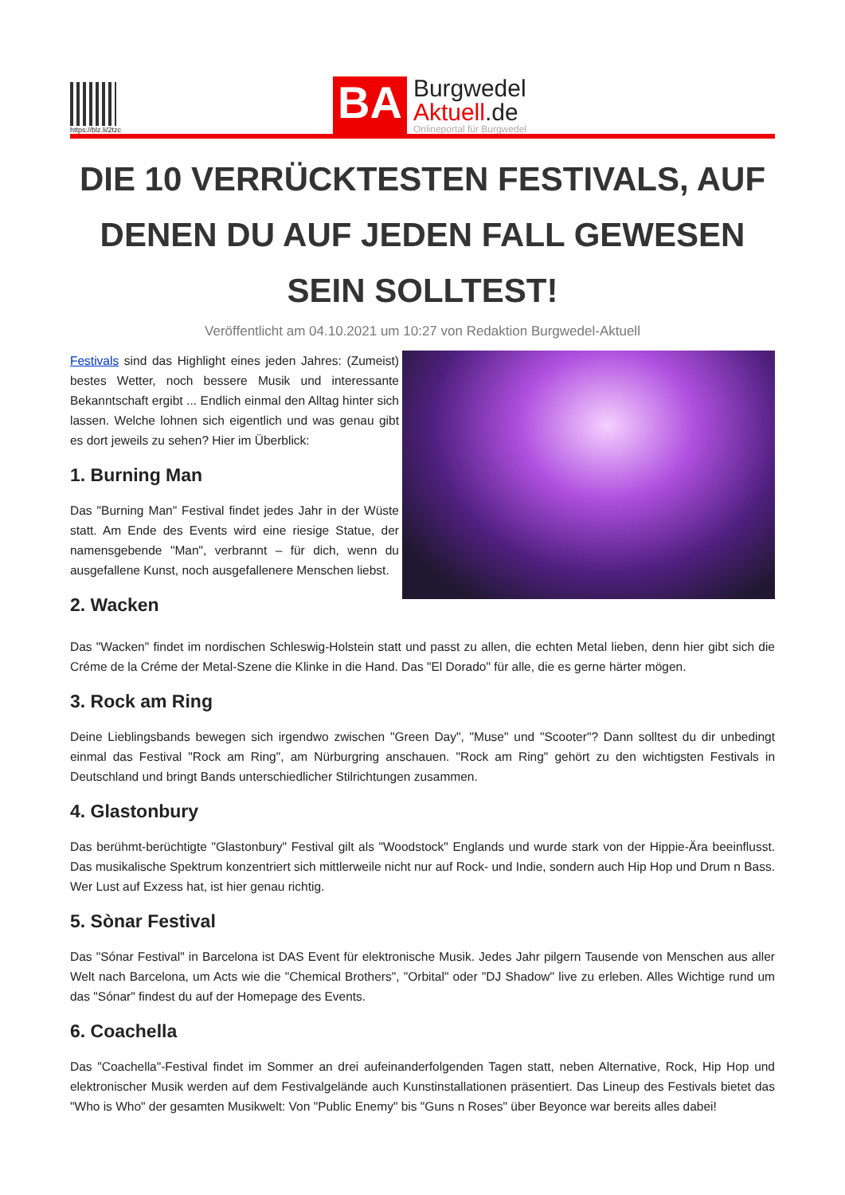https://blz.li/2tzc
BA
Burgwedel
Aktuell.de
Onlineportal für Burgwedel
DIE 10 VERRÜCKTESTEN FESTIVALS, AUF DENEN DU AUF JEDEN FALL GEWESEN SEIN SOLLTEST!
Veröffentlicht am 04.10.2021 um 10:27 von Redaktion Burgwedel-Aktuell
Festivals sind das Highlight eines jeden Jahres: (Zumeist) bestes Wetter, noch bessere Musik und interessante Bekanntschaft ergibt ... Endlich einmal den Alltag hinter sich lassen. Welche lohnen sich eigentlich und was genau gibt es dort jeweils zu sehen? Hier im Überblick:
1. Burning Man
Das "Burning Man" Festival findet jedes Jahr in der Wüste statt. Am Ende des Events wird eine riesige Statue, der namensgebende "Man", verbrannt – für dich, wenn du ausgefallene Kunst, noch ausgefallenere Menschen liebst.
2. Wacken
Das "Wacken" findet im nordischen Schleswig-Holstein statt und passt zu allen, die echten Metal lieben, denn hier gibt sich die Créme de la Créme der Metal-Szene die Klinke in die Hand. Das "El Dorado" für alle, die es gerne härter mögen.
3. Rock am Ring
Deine Lieblingsbands bewegen sich irgendwo zwischen "Green Day", "Muse" und "Scooter"? Dann solltest du dir unbedingt einmal das Festival "Rock am Ring", am Nürburgring anschauen. "Rock am Ring" gehört zu den wichtigsten Festivals in Deutschland und bringt Bands unterschiedlicher Stilrichtungen zusammen.
4. Glastonbury
Das berühmt-berüchtigte "Glastonbury" Festival gilt als "Woodstock" Englands und wurde stark von der Hippie-Ära beeinflusst. Das musikalische Spektrum konzentriert sich mittlerweile nicht nur auf Rock- und Indie, sondern auch Hip Hop und Drum n Bass. Wer Lust auf Exzess hat, ist hier genau richtig.
5. Sònar Festival
Das "Sónar Festival" in Barcelona ist DAS Event für elektronische Musik. Jedes Jahr pilgern Tausende von Menschen aus aller Welt nach Barcelona, um Acts wie die "Chemical Brothers", "Orbital" oder "DJ Shadow" live zu erleben. Alles Wichtige rund um das "Sónar" findest du auf der Homepage des Events.
6. Coachella
Das "Coachella"-Festival findet im Sommer an drei aufeinanderfolgenden Tagen statt, neben Alternative, Rock, Hip Hop und elektronischer Musik werden auf dem Festivalgelände auch Kunstinstallationen präsentiert. Das Lineup des Festivals bietet das "Who is Who" der gesamten Musikwelt: Von "Public Enemy" bis "Guns n Roses" über Beyonce war bereits alles dabei!